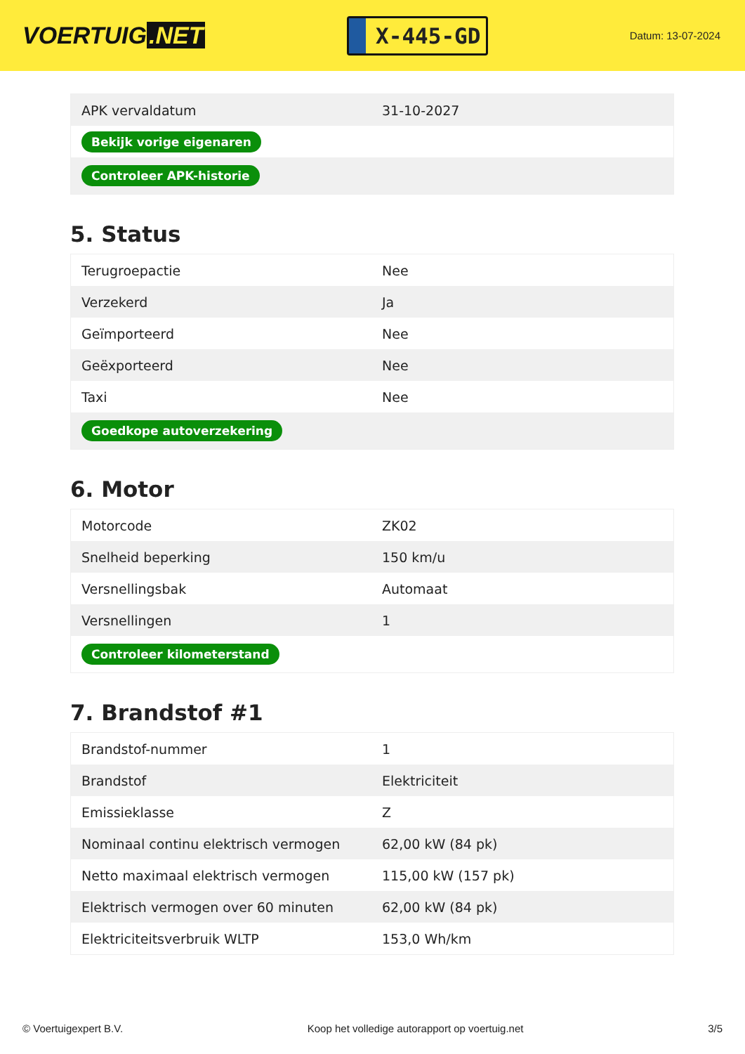VOERTUIG.NET
X-445-GD
Datum: 13-07-2024
| APK vervaldatum | 31-10-2027 |
| Bekijk vorige eigenaren | |
| Controleer APK-historie | |
5. Status
| Terugroepactie | Nee |
| Verzekerd | Ja |
| Geïmporteerd | Nee |
| Geëxporteerd | Nee |
| Taxi | Nee |
| Goedkope autoverzekering | |
6. Motor
| Motorcode | ZK02 |
| Snelheid beperking | 150 km/u |
| Versnellingsbak | Automaat |
| Versnellingen | 1 |
| Controleer kilometerstand | |
7. Brandstof #1
| Brandstof-nummer | 1 |
| Brandstof | Elektriciteit |
| Emissieklasse | Z |
| Nominaal continu elektrisch vermogen | 62,00 kW (84 pk) |
| Netto maximaal elektrisch vermogen | 115,00 kW (157 pk) |
| Elektrisch vermogen over 60 minuten | 62,00 kW (84 pk) |
| Elektriciteitsverbruik WLTP | 153,0 Wh/km |
© Voertuigexpert B.V. Koop het volledige autorapport op voertuig.net 3/5